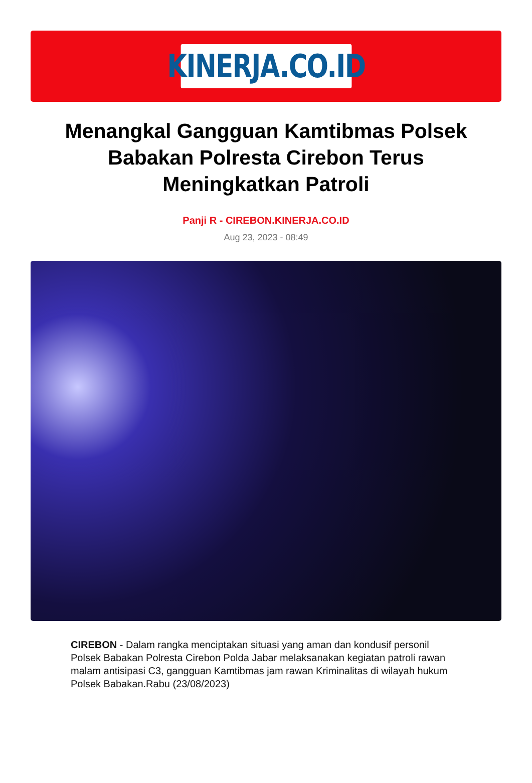KINERJA.CO.ID
Menangkal Gangguan Kamtibmas Polsek Babakan Polresta Cirebon Terus Meningkatkan Patroli
Panji R - CIREBON.KINERJA.CO.ID
Aug 23, 2023 - 08:49
CIREBON - Dalam rangka menciptakan situasi yang aman dan kondusif personil Polsek Babakan Polresta Cirebon Polda Jabar melaksanakan kegiatan patroli rawan malam antisipasi C3, gangguan Kamtibmas jam rawan Kriminalitas di wilayah hukum Polsek Babakan.Rabu (23/08/2023)